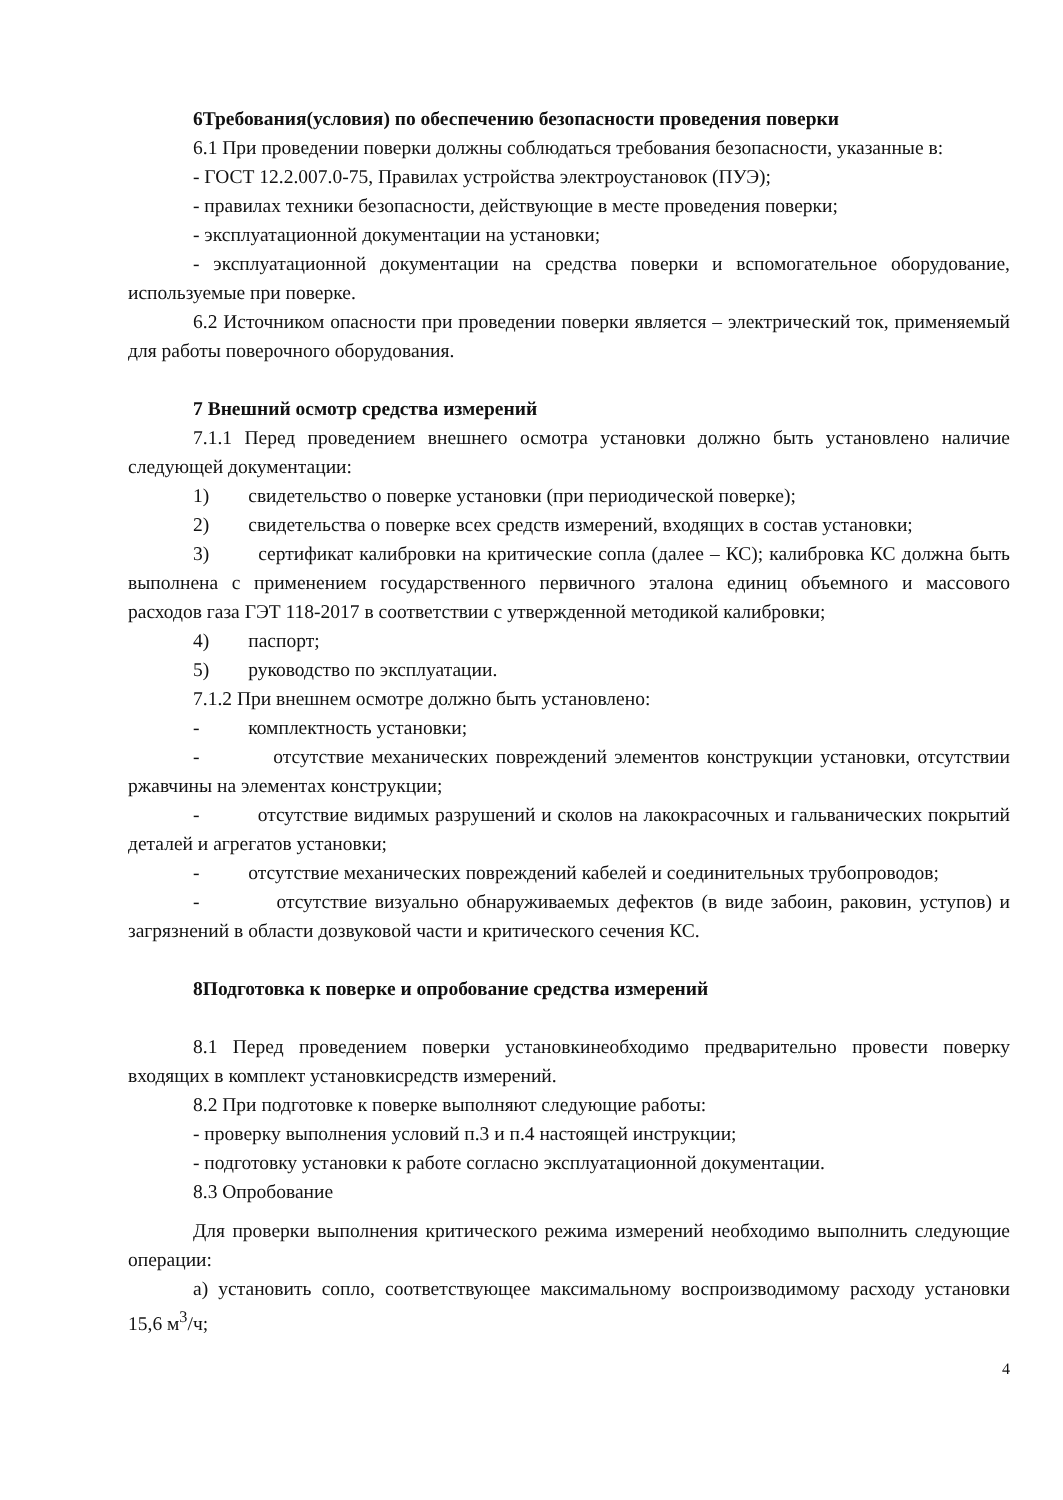6Требования(условия) по обеспечению безопасности проведения поверки
6.1 При проведении поверки должны соблюдаться требования безопасности, указанные в:
- ГОСТ 12.2.007.0-75, Правилах устройства электроустановок (ПУЭ);
- правилах техники безопасности, действующие в месте проведения поверки;
- эксплуатационной документации на установки;
- эксплуатационной документации на средства поверки и вспомогательное оборудование, используемые при поверке.
6.2 Источником опасности при проведении поверки является – электрический ток, применяемый для работы поверочного оборудования.
7 Внешний осмотр средства измерений
7.1.1 Перед проведением внешнего осмотра установки должно быть установлено наличие следующей документации:
1) свидетельство о поверке установки (при периодической поверке);
2) свидетельства о поверке всех средств измерений, входящих в состав установки;
3) сертификат калибровки на критические сопла (далее – КС); калибровка КС должна быть выполнена с применением государственного первичного эталона единиц объемного и массового расходов газа ГЭТ 118-2017 в соответствии с утвержденной методикой калибровки;
4) паспорт;
5) руководство по эксплуатации.
7.1.2 При внешнем осмотре должно быть установлено:
- комплектность установки;
- отсутствие механических повреждений элементов конструкции установки, отсутствии ржавчины на элементах конструкции;
- отсутствие видимых разрушений и сколов на лакокрасочных и гальванических покрытий деталей и агрегатов установки;
- отсутствие механических повреждений кабелей и соединительных трубопроводов;
- отсутствие визуально обнаруживаемых дефектов (в виде забоин, раковин, уступов) и загрязнений в области дозвуковой части и критического сечения КС.
8Подготовка к поверке и опробование средства измерений
8.1 Перед проведением поверки установкинеобходимо предварительно провести поверку входящих в комплект установкисредств измерений.
8.2 При подготовке к поверке выполняют следующие работы:
- проверку выполнения условий п.3 и п.4 настоящей инструкции;
- подготовку установки к работе согласно эксплуатационной документации.
8.3 Опробование
Для проверки выполнения критического режима измерений необходимо выполнить следующие операции:
а) установить сопло, соответствующее максимальному воспроизводимому расходу установки 15,6 м<sup>3</sup>/ч;
4